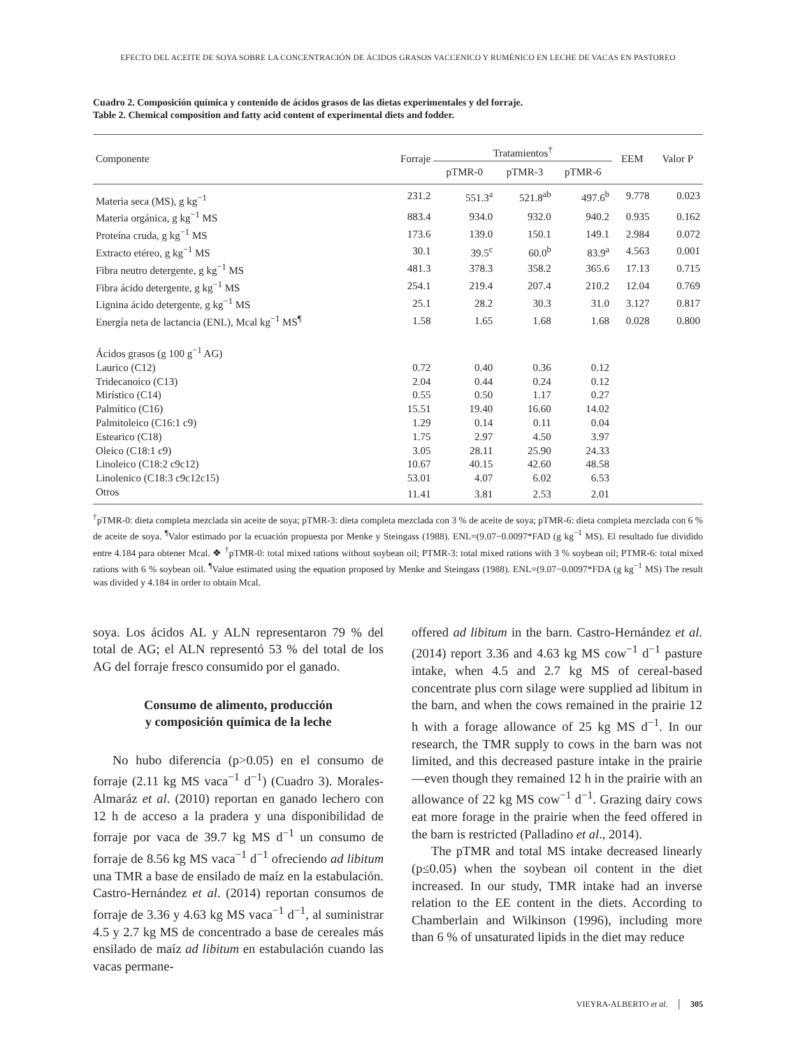EFECTO DEL ACEITE DE SOYA SOBRE LA CONCENTRACIÓN DE ÁCIDOS GRASOS VACCENICO Y RUMÉNICO EN LECHE DE VACAS EN PASTOREO
Cuadro 2. Composición química y contenido de ácidos grasos de las dietas experimentales y del forraje.
Table 2. Chemical composition and fatty acid content of experimental diets and fodder.
| Componente | Forraje | Tratamientos<sup>†</sup> | | | EEM | Valor P |
| --- | --- | --- | --- | --- | --- | --- |
| | | pTMR-0 | pTMR-3 | pTMR-6 | | |
| Materia seca (MS), g kg<sup>−1</sup> | 231.2 | 551.3<sup>a</sup> | 521.8<sup>ab</sup> | 497.6<sup>b</sup> | 9.778 | 0.023 |
| Materia orgánica, g kg<sup>−1</sup> MS | 883.4 | 934.0 | 932.0 | 940.2 | 0.935 | 0.162 |
| Proteína cruda, g kg<sup>−1</sup> MS | 173.6 | 139.0 | 150.1 | 149.1 | 2.984 | 0.072 |
| Extracto etéreo, g kg<sup>−1</sup> MS | 30.1 | 39.5<sup>c</sup> | 60.0<sup>b</sup> | 83.9<sup>a</sup> | 4.563 | 0.001 |
| Fibra neutro detergente, g kg<sup>−1</sup> MS | 481.3 | 378.3 | 358.2 | 365.6 | 17.13 | 0.715 |
| Fibra ácido detergente, g kg<sup>−1</sup> MS | 254.1 | 219.4 | 207.4 | 210.2 | 12.04 | 0.769 |
| Lignina ácido detergente, g kg<sup>−1</sup> MS | 25.1 | 28.2 | 30.3 | 31.0 | 3.127 | 0.817 |
| Energía neta de lactancia (ENL), Mcal kg<sup>−1</sup> MS<sup>¶</sup> | 1.58 | 1.65 | 1.68 | 1.68 | 0.028 | 0.800 |
| Ácidos grasos (g 100 g<sup>−1</sup> AG) | | | | | | |
| Laurico (C12) | 0.72 | 0.40 | 0.36 | 0.12 | | |
| Tridecanoico (C13) | 2.04 | 0.44 | 0.24 | 0.12 | | |
| Mirístico (C14) | 0.55 | 0.50 | 1.17 | 0.27 | | |
| Palmítico (C16) | 15.51 | 19.40 | 16.60 | 14.02 | | |
| Palmitoleico (C16:1 c9) | 1.29 | 0.14 | 0.11 | 0.04 | | |
| Estearico (C18) | 1.75 | 2.97 | 4.50 | 3.97 | | |
| Oleico (C18:1 c9) | 3.05 | 28.11 | 25.90 | 24.33 | | |
| Linoleico (C18:2 c9c12) | 10.67 | 40.15 | 42.60 | 48.58 | | |
| Linolenico (C18:3 c9c12c15) | 53.01 | 4.07 | 6.02 | 6.53 | | |
| Otros | 11.41 | 3.81 | 2.53 | 2.01 | | |
<sup>†</sup> pTMR-0: dieta completa mezclada sin aceite de soya; pTMR-3: dieta completa mezclada con 3 % de aceite de soya; pTMR-6: dieta completa mezclada con 6 % de aceite de soya. <sup>¶</sup>Valor estimado por la ecuación propuesta por Menke y Steingass (1988). ENL=(9.07−0.0097*FAD (g kg<sup>−1</sup> MS). El resultado fue dividido entre 4.184 para obtener Mcal. ❖ <sup>†</sup>pTMR-0: total mixed rations without soybean oil; PTMR-3: total mixed rations with 3 % soybean oil; PTMR-6: total mixed rations with 6 % soybean oil. <sup>¶</sup>Value estimated using the equation proposed by Menke and Steingass (1988). ENL=(9.07−0.0097*FDA (g kg<sup>−1</sup> MS) The result was divided y 4.184 in order to obtain Mcal.
soya. Los ácidos AL y ALN representaron 79 % del total de AG; el ALN representó 53 % del total de los AG del forraje fresco consumido por el ganado.
Consumo de alimento, producción
y composición química de la leche
No hubo diferencia (p>0.05) en el consumo de forraje (2.11 kg MS vaca<sup>−1</sup> d<sup>−1</sup>) (Cuadro 3). Morales-Almaráz et al. (2010) reportan en ganado lechero con 12 h de acceso a la pradera y una disponibilidad de forraje por vaca de 39.7 kg MS d<sup>−1</sup> un consumo de forraje de 8.56 kg MS vaca<sup>−1</sup> d<sup>−1</sup> ofreciendo ad libitum una TMR a base de ensilado de maíz en la estabulación. Castro-Hernández et al. (2014) reportan consumos de forraje de 3.36 y 4.63 kg MS vaca<sup>−1</sup> d<sup>−1</sup>, al suministrar 4.5 y 2.7 kg MS de concentrado a base de cereales más ensilado de maíz ad libitum en estabulación cuando las vacas permane-
offered ad libitum in the barn. Castro-Hernández et al. (2014) report 3.36 and 4.63 kg MS cow<sup>−1</sup> d<sup>−1</sup> pasture intake, when 4.5 and 2.7 kg MS of cereal-based concentrate plus corn silage were supplied ad libitum in the barn, and when the cows remained in the prairie 12 h with a forage allowance of 25 kg MS d<sup>−1</sup>. In our research, the TMR supply to cows in the barn was not limited, and this decreased pasture intake in the prairie —even though they remained 12 h in the prairie with an allowance of 22 kg MS cow<sup>−1</sup> d<sup>−1</sup>. Grazing dairy cows eat more forage in the prairie when the feed offered in the barn is restricted (Palladino et al., 2014).
The pTMR and total MS intake decreased linearly (p≤0.05) when the soybean oil content in the diet increased. In our study, TMR intake had an inverse relation to the EE content in the diets. According to Chamberlain and Wilkinson (1996), including more than 6 % of unsaturated lipids in the diet may reduce
VIEYRA-ALBERTO et al. │ 305